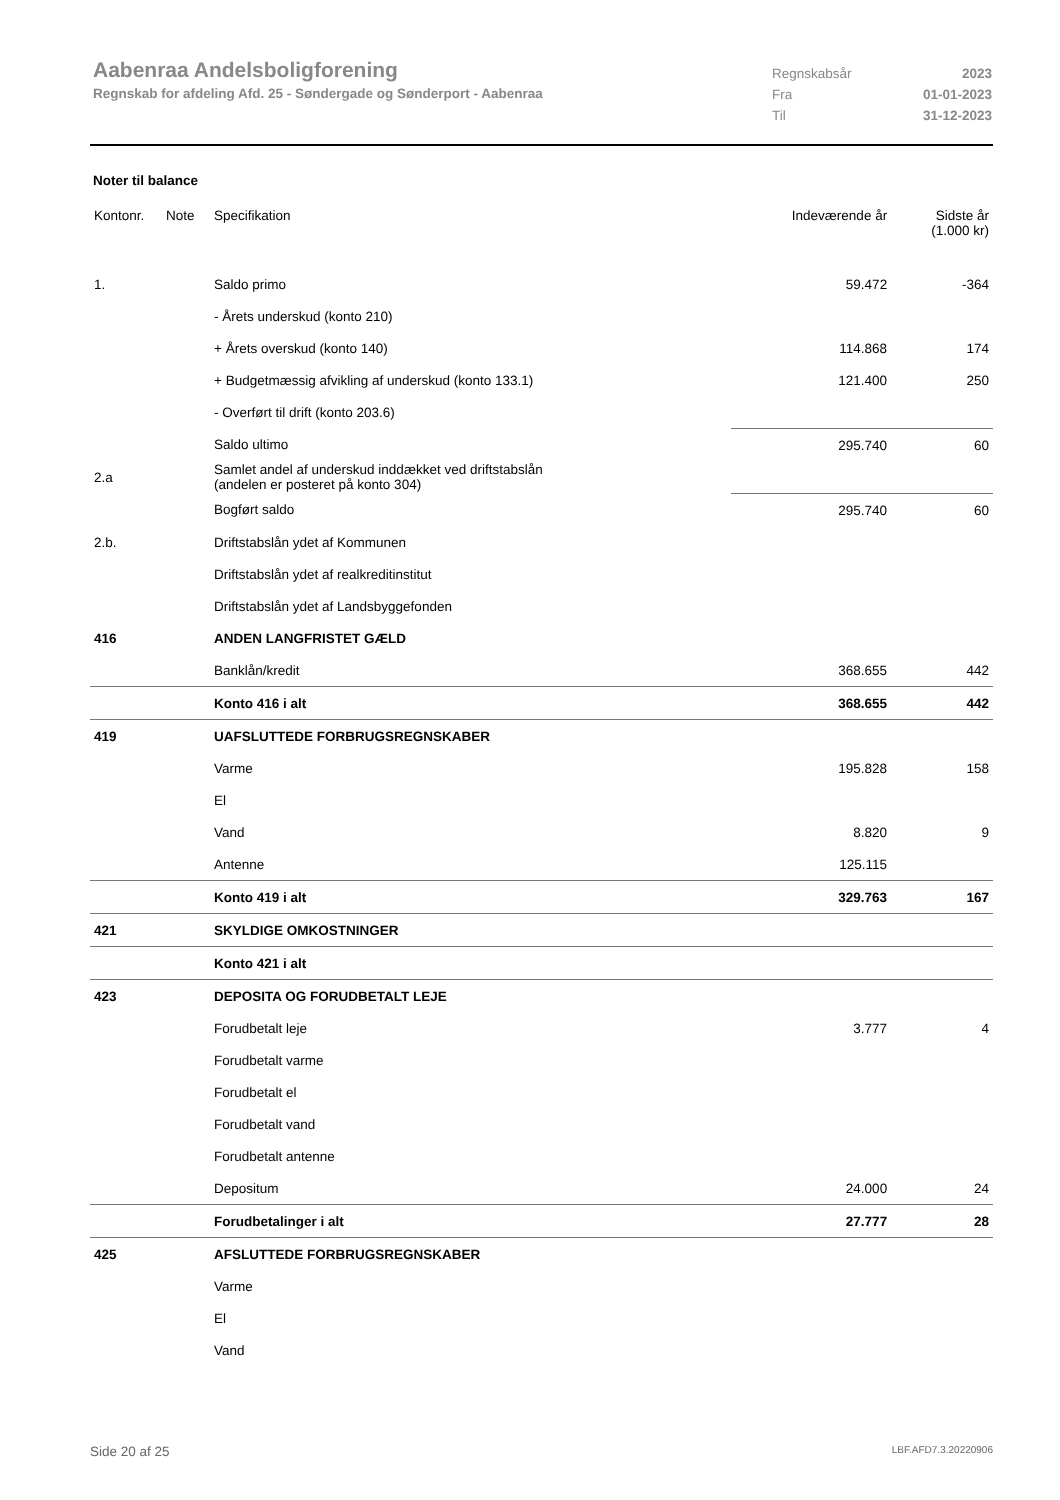Aabenraa Andelsboligforening
Regnskab for afdeling Afd. 25 - Søndergade og Sønderport - Aabenraa
Regnskabsår 2023
Fra 01-01-2023
Til 31-12-2023
Noter til balance
| Kontonr. | Note | Specifikation | Indeværende år | Sidste år (1.000 kr) |
| --- | --- | --- | --- | --- |
| 1. | | Saldo primo | 59.472 | -364 |
| | | - Årets underskud (konto 210) | | |
| | | + Årets overskud (konto 140) | 114.868 | 174 |
| | | + Budgetmæssig afvikling af underskud (konto 133.1) | 121.400 | 250 |
| | | - Overført til drift (konto 203.6) | | |
| | | Saldo ultimo | 295.740 | 60 |
| 2.a | | Samlet andel af underskud inddækket ved driftstabslån (andelen er posteret på konto 304) | | |
| | | Bogført saldo | 295.740 | 60 |
| 2.b. | | Driftstabslån ydet af Kommunen | | |
| | | Driftstabslån ydet af realkreditinstitut | | |
| | | Driftstabslån ydet af Landsbyggefonden | | |
| 416 | | ANDEN LANGFRISTET GÆLD | | |
| | | Banklån/kredit | 368.655 | 442 |
| | | Konto 416 i alt | 368.655 | 442 |
| 419 | | UAFSLUTTEDE FORBRUGSREGNSKABER | | |
| | | Varme | 195.828 | 158 |
| | | El | | |
| | | Vand | 8.820 | 9 |
| | | Antenne | 125.115 | |
| | | Konto 419 i alt | 329.763 | 167 |
| 421 | | SKYLDIGE OMKOSTNINGER | | |
| | | Konto 421 i alt | | |
| 423 | | DEPOSITA OG FORUDBETALT LEJE | | |
| | | Forudbetalt leje | 3.777 | 4 |
| | | Forudbetalt varme | | |
| | | Forudbetalt el | | |
| | | Forudbetalt vand | | |
| | | Forudbetalt antenne | | |
| | | Depositum | 24.000 | 24 |
| | | Forudbetalinger i alt | 27.777 | 28 |
| 425 | | AFSLUTTEDE FORBRUGSREGNSKABER | | |
| | | Varme | | |
| | | El | | |
| | | Vand | | |
Side 20 af 25 LBF.AFD7.3.20220906